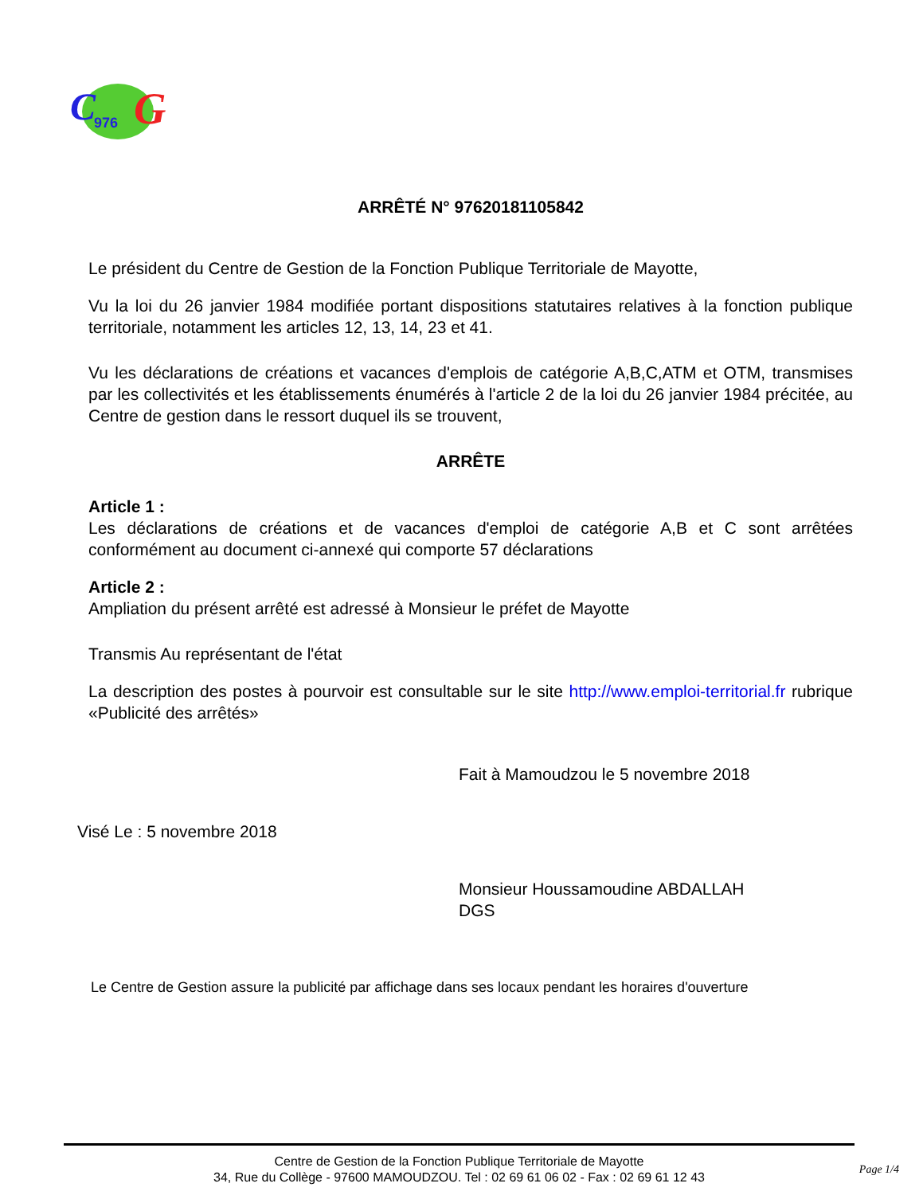C
G
976
ARRÊTÉ N° 97620181105842
Le président du Centre de Gestion de la Fonction Publique Territoriale de Mayotte,
Vu la loi du 26 janvier 1984 modifiée portant dispositions statutaires relatives à la fonction publique territoriale, notamment les articles 12, 13, 14, 23 et 41.
Vu les déclarations de créations et vacances d'emplois de catégorie A,B,C,ATM et OTM, transmises par les collectivités et les établissements énumérés à l'article 2 de la loi du 26 janvier 1984 précitée, au Centre de gestion dans le ressort duquel ils se trouvent,
ARRÊTE
Article 1 :
Les déclarations de créations et de vacances d'emploi de catégorie A,B et C sont arrêtées conformément au document ci-annexé qui comporte 57 déclarations
Article 2 :
Ampliation du présent arrêté est adressé à Monsieur le préfet de Mayotte
Transmis Au représentant de l'état
La description des postes à pourvoir est consultable sur le site http://www.emploi-territorial.fr rubrique «Publicité des arrêtés»
Fait à Mamoudzou le 5 novembre 2018
Visé Le : 5 novembre 2018
Monsieur Houssamoudine ABDALLAH
DGS
Le Centre de Gestion assure la publicité par affichage dans ses locaux pendant les horaires d'ouverture
Centre de Gestion de la Fonction Publique Territoriale de Mayotte
34, Rue du Collège - 97600 MAMOUDZOU. Tel : 02 69 61 06 02 - Fax : 02 69 61 12 43
Page 1/4